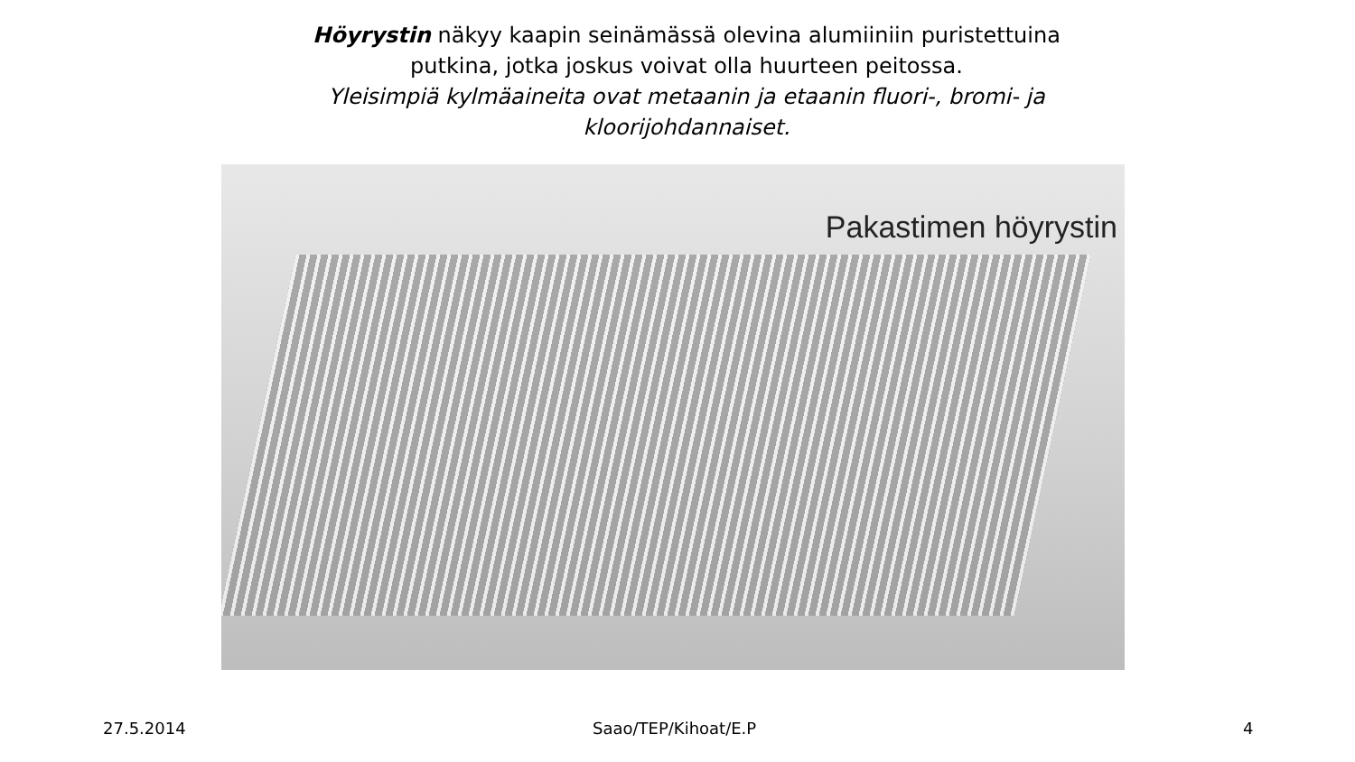Höyrystin näkyy kaapin seinämässä olevina alumiiniin puristettuina putkina, jotka joskus voivat olla huurteen peitossa.
Yleisimpiä kylmäaineita ovat metaanin ja etaanin fluori-, bromi- ja kloorijohdannaiset.
Pakastimen höyrystin
27.5.2014 Saao/TEP/Kihoat/E.P 4